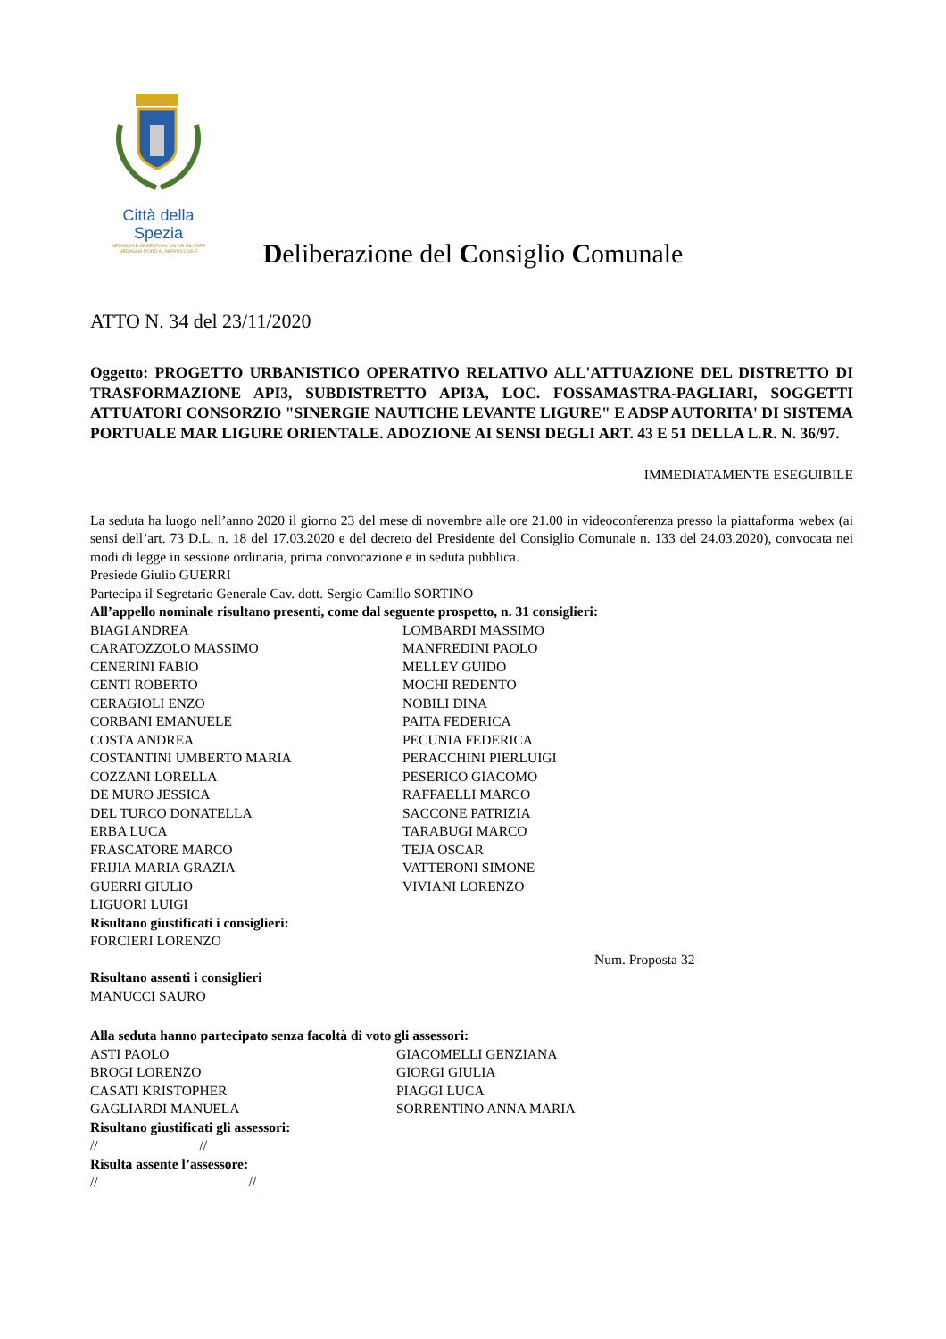Città della Spezia
MEDAGLIA D'ARGENTO AL VALOR MILITARE
MEDAGLIA D'ORO AL MERITO CIVILE
Deliberazione del Consiglio Comunale
ATTO N. 34 del 23/11/2020
Oggetto: PROGETTO URBANISTICO OPERATIVO RELATIVO ALL'ATTUAZIONE DEL DISTRETTO DI TRASFORMAZIONE API3, SUBDISTRETTO API3A, LOC. FOSSAMASTRA-PAGLIARI, SOGGETTI ATTUATORI CONSORZIO "SINERGIE NAUTICHE LEVANTE LIGURE" E ADSP AUTORITA' DI SISTEMA PORTUALE MAR LIGURE ORIENTALE. ADOZIONE AI SENSI DEGLI ART. 43 E 51 DELLA L.R. N. 36/97.
IMMEDIATAMENTE ESEGUIBILE
La seduta ha luogo nell’anno 2020 il giorno 23 del mese di novembre alle ore 21.00 in videoconferenza presso la piattaforma webex (ai sensi dell’art. 73 D.L. n. 18 del 17.03.2020 e del decreto del Presidente del Consiglio Comunale n. 133 del 24.03.2020), convocata nei modi di legge in sessione ordinaria, prima convocazione e in seduta pubblica.
Presiede Giulio GUERRI
Partecipa il Segretario Generale Cav. dott. Sergio Camillo SORTINO
All’appello nominale risultano presenti, come dal seguente prospetto, n. 31 consiglieri:
BIAGI ANDREA
CARATOZZOLO MASSIMO
CENERINI FABIO
CENTI ROBERTO
CERAGIOLI ENZO
CORBANI EMANUELE
COSTA ANDREA
COSTANTINI UMBERTO MARIA
COZZANI LORELLA
DE MURO JESSICA
DEL TURCO DONATELLA
ERBA LUCA
FRASCATORE MARCO
FRIJIA MARIA GRAZIA
GUERRI GIULIO
LIGUORI LUIGI
LOMBARDI MASSIMO
MANFREDINI PAOLO
MELLEY GUIDO
MOCHI REDENTO
NOBILI DINA
PAITA FEDERICA
PECUNIA FEDERICA
PERACCHINI PIERLUIGI
PESERICO GIACOMO
RAFFAELLI MARCO
SACCONE PATRIZIA
TARABUGI MARCO
TEJA OSCAR
VATTERONI SIMONE
VIVIANI LORENZO
Risultano giustificati i consiglieri:
FORCIERI LORENZO
Num. Proposta 32
Risultano assenti i consiglieri
MANUCCI SAURO
Alla seduta hanno partecipato senza facoltà di voto gli assessori:
ASTI PAOLO
BROGI LORENZO
CASATI KRISTOPHER
GAGLIARDI MANUELA
GIACOMELLI GENZIANA
GIORGI GIULIA
PIAGGI LUCA
SORRENTINO ANNA MARIA
Risultano giustificati gli assessori:
// //
Risulta assente l’assessore:
// //